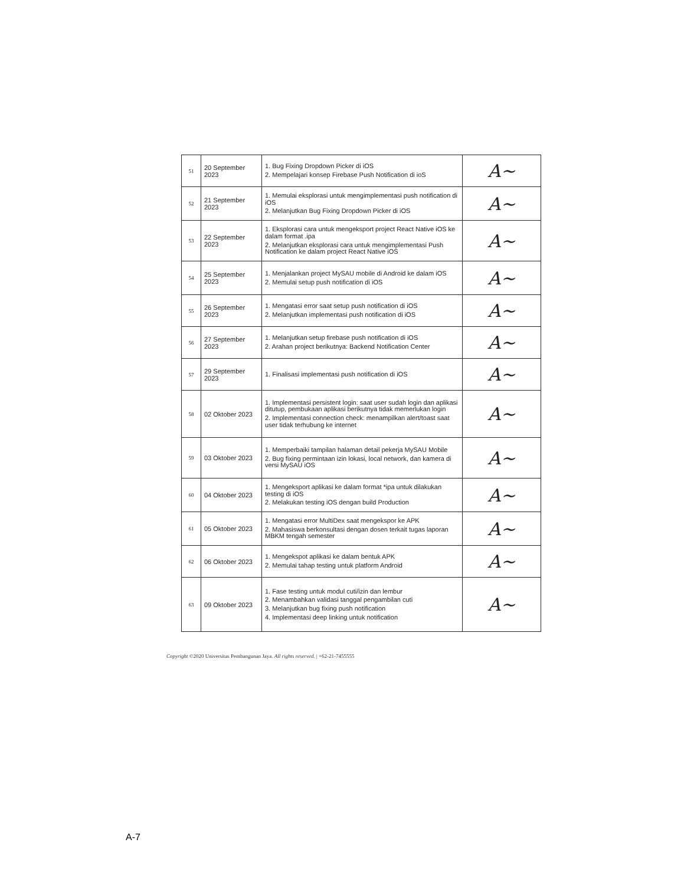| 51 | 20 September 2023 | 1. Bug Fixing Dropdown Picker di iOS 2. Mempelajari konsep Firebase Push Notification di ioS | A~ |
| 52 | 21 September 2023 | 1. Memulai eksplorasi untuk mengimplementasi push notification di iOS 2. Melanjutkan Bug Fixing Dropdown Picker di iOS | A~ |
| 53 | 22 September 2023 | 1. Eksplorasi cara untuk mengeksport project React Native iOS ke dalam format .ipa 2. Melanjutkan eksplorasi cara untuk mengimplementasi Push Notification ke dalam project React Native iOS | A~ |
| 54 | 25 September 2023 | 1. Menjalankan project MySAU mobile di Android ke dalam iOS 2. Memulai setup push notification di iOS | A~ |
| 55 | 26 September 2023 | 1. Mengatasi error saat setup push notification di iOS 2. Melanjutkan implementasi push notification di iOS | A~ |
| 56 | 27 September 2023 | 1. Melanjutkan setup firebase push notification di iOS 2. Arahan project berikutnya: Backend Notification Center | A~ |
| 57 | 29 September 2023 | 1. Finalisasi implementasi push notification di iOS | A~ |
| 58 | 02 Oktober 2023 | 1. Implementasi persistent login: saat user sudah login dan aplikasi ditutup, pembukaan aplikasi berikutnya tidak memerlukan login 2. Implementasi connection check: menampilkan alert/toast saat user tidak terhubung ke internet | A~ |
| 59 | 03 Oktober 2023 | 1. Memperbaiki tampilan halaman detail pekerja MySAU Mobile 2. Bug fixing permintaan izin lokasi, local network, dan kamera di versi MySAU iOS | A~ |
| 60 | 04 Oktober 2023 | 1. Mengeksport aplikasi ke dalam format *ipa untuk dilakukan testing di iOS 2. Melakukan testing iOS dengan build Production | A~ |
| 61 | 05 Oktober 2023 | 1. Mengatasi error MultiDex saat mengekspor ke APK 2. Mahasiswa berkonsultasi dengan dosen terkait tugas laporan MBKM tengah semester | A~ |
| 62 | 06 Oktober 2023 | 1. Mengekspot aplikasi ke dalam bentuk APK 2. Memulai tahap testing untuk platform Android | A~ |
| 63 | 09 Oktober 2023 | 1. Fase testing untuk modul cuti/izin dan lembur 2. Menambahkan validasi tanggal pengambilan cuti 3. Melanjutkan bug fixing push notification 4. Implementasi deep linking untuk notification | A~ |
Copyright ©2020 Universitas Pembangunan Jaya. All rights reserved. | +62-21-7455555
A-7